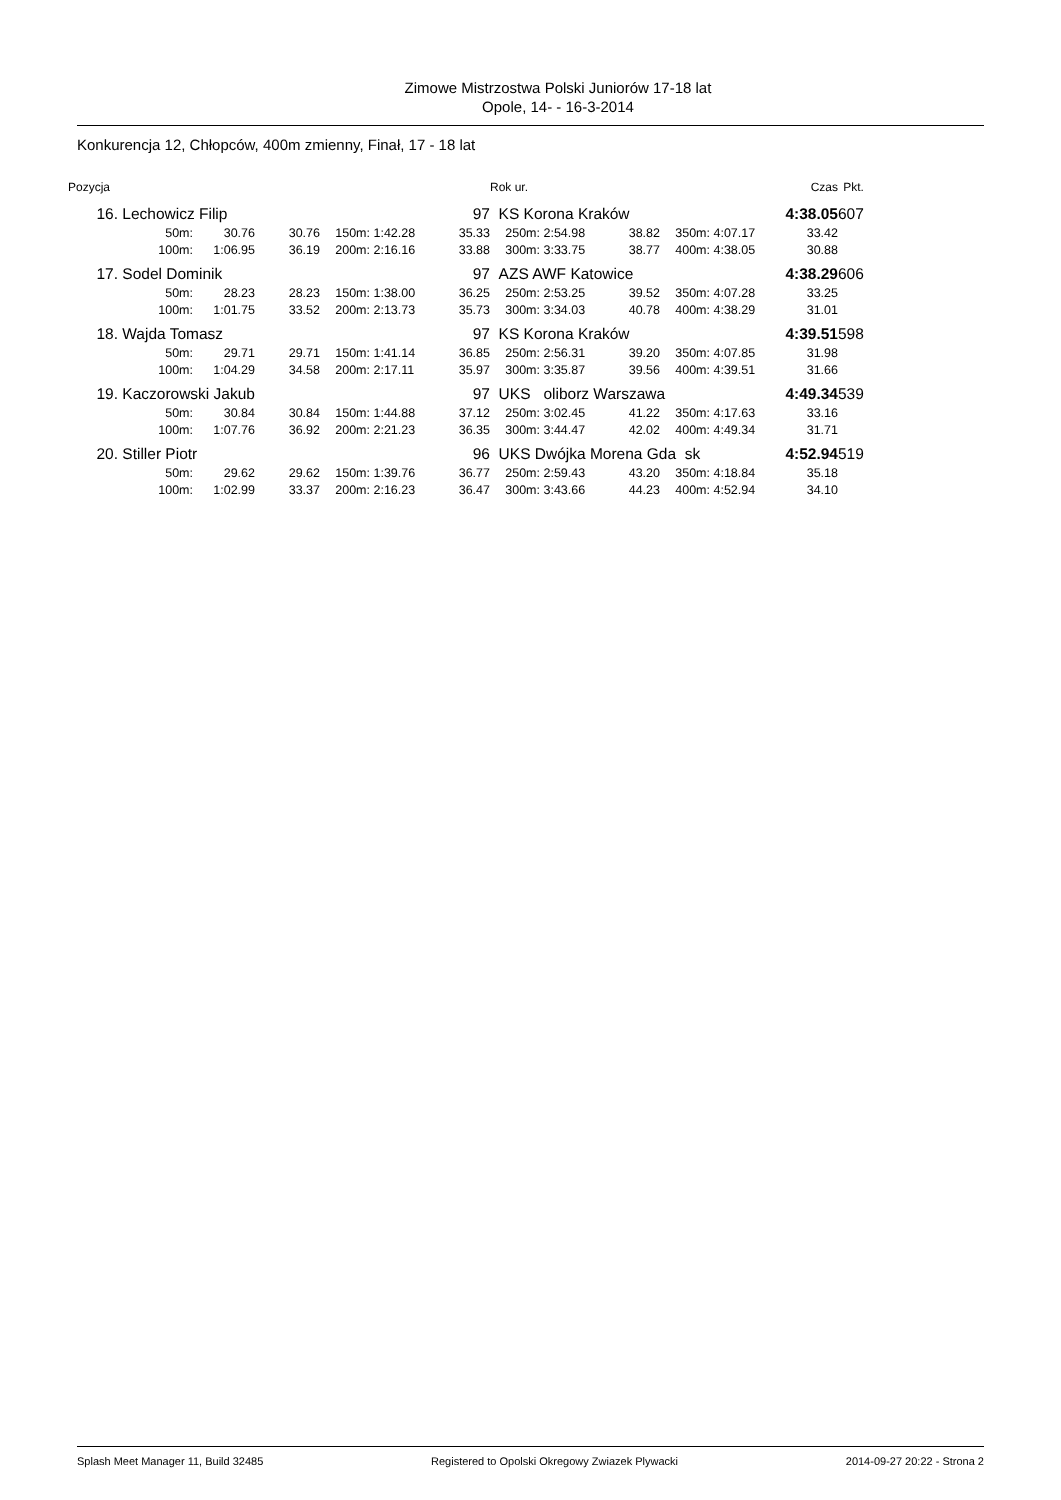Zimowe Mistrzostwa Polski Juniorów 17-18 lat
Opole, 14- - 16-3-2014
Konkurencja 12, Chłopców, 400m zmienny, Finał, 17 - 18 lat
| Pozycja | | | | | | | | Rok ur. | | | | | Czas | Pkt. |
| --- | --- | --- | --- | --- | --- | --- | --- | --- | --- | --- | --- | --- | --- | --- |
| 16. | Lechowicz Filip | | | | | | 97 | KS Korona Kraków | | | | | 4:38.05 | 607 |
| | | 50m: | 30.76 | 30.76 | 150m: | 1:42.28 | 35.33 | 250m: | 2:54.98 | 38.82 | 350m: | 4:07.17 | 33.42 | |
| | | 100m: | 1:06.95 | 36.19 | 200m: | 2:16.16 | 33.88 | 300m: | 3:33.75 | 38.77 | 400m: | 4:38.05 | 30.88 | |
| 17. | Sodel Dominik | | | | | | 97 | AZS AWF Katowice | | | | | 4:38.29 | 606 |
| | | 50m: | 28.23 | 28.23 | 150m: | 1:38.00 | 36.25 | 250m: | 2:53.25 | 39.52 | 350m: | 4:07.28 | 33.25 | |
| | | 100m: | 1:01.75 | 33.52 | 200m: | 2:13.73 | 35.73 | 300m: | 3:34.03 | 40.78 | 400m: | 4:38.29 | 31.01 | |
| 18. | Wajda Tomasz | | | | | | 97 | KS Korona Kraków | | | | | 4:39.51 | 598 |
| | | 50m: | 29.71 | 29.71 | 150m: | 1:41.14 | 36.85 | 250m: | 2:56.31 | 39.20 | 350m: | 4:07.85 | 31.98 | |
| | | 100m: | 1:04.29 | 34.58 | 200m: | 2:17.11 | 35.97 | 300m: | 3:35.87 | 39.56 | 400m: | 4:39.51 | 31.66 | |
| 19. | Kaczorowski Jakub | | | | | | 97 | UKS oliborz Warszawa | | | | | 4:49.34 | 539 |
| | | 50m: | 30.84 | 30.84 | 150m: | 1:44.88 | 37.12 | 250m: | 3:02.45 | 41.22 | 350m: | 4:17.63 | 33.16 | |
| | | 100m: | 1:07.76 | 36.92 | 200m: | 2:21.23 | 36.35 | 300m: | 3:44.47 | 42.02 | 400m: | 4:49.34 | 31.71 | |
| 20. | Stiller Piotr | | | | | | 96 | UKS Dwójka Morena Gda sk | | | | | 4:52.94 | 519 |
| | | 50m: | 29.62 | 29.62 | 150m: | 1:39.76 | 36.77 | 250m: | 2:59.43 | 43.20 | 350m: | 4:18.84 | 35.18 | |
| | | 100m: | 1:02.99 | 33.37 | 200m: | 2:16.23 | 36.47 | 300m: | 3:43.66 | 44.23 | 400m: | 4:52.94 | 34.10 | |
Splash Meet Manager 11, Build 32485 Registered to Opolski Okregowy Zwiazek Plywacki 2014-09-27 20:22 - Strona 2